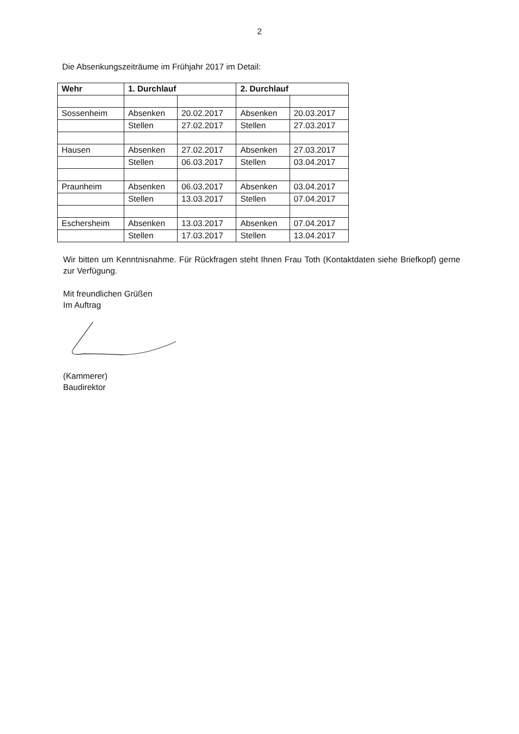2
Die Absenkungszeiträume im Frühjahr 2017 im Detail:
| Wehr | 1. Durchlauf | | 2. Durchlauf | |
| --- | --- | --- | --- | --- |
| Sossenheim | Absenken | 20.02.2017 | Absenken | 20.03.2017 |
| | Stellen | 27.02.2017 | Stellen | 27.03.2017 |
| Hausen | Absenken | 27.02.2017 | Absenken | 27.03.2017 |
| | Stellen | 06.03.2017 | Stellen | 03.04.2017 |
| Praunheim | Absenken | 06.03.2017 | Absenken | 03.04.2017 |
| | Stellen | 13.03.2017 | Stellen | 07.04.2017 |
| Eschersheim | Absenken | 13.03.2017 | Absenken | 07.04.2017 |
| | Stellen | 17.03.2017 | Stellen | 13.04.2017 |
Wir bitten um Kenntnisnahme. Für Rückfragen steht Ihnen Frau Toth (Kontaktdaten siehe Briefkopf) gerne zur Verfügung.
Mit freundlichen Grüßen
Im Auftrag
(Kammerer)
Baudirektor